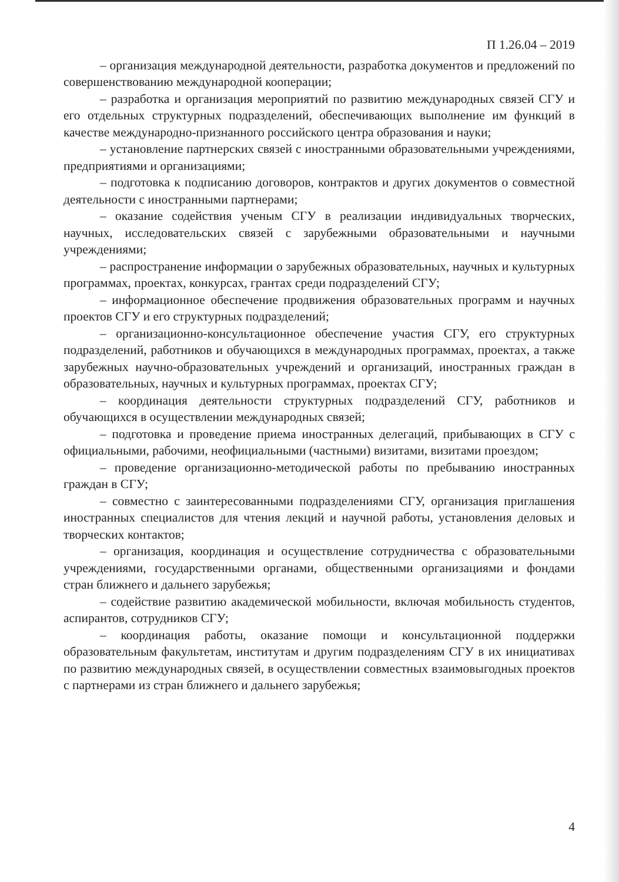П 1.26.04 – 2019
– организация международной деятельности, разработка документов и предложений по совершенствованию международной кооперации;
– разработка и организация мероприятий по развитию международных связей СГУ и его отдельных структурных подразделений, обеспечивающих выполнение им функций в качестве международно-признанного российского центра образования и науки;
– установление партнерских связей с иностранными образовательными учреждениями, предприятиями и организациями;
– подготовка к подписанию договоров, контрактов и других документов о совместной деятельности с иностранными партнерами;
– оказание содействия ученым СГУ в реализации индивидуальных творческих, научных, исследовательских связей с зарубежными образовательными и научными учреждениями;
– распространение информации о зарубежных образовательных, научных и культурных программах, проектах, конкурсах, грантах среди подразделений СГУ;
– информационное обеспечение продвижения образовательных программ и научных проектов СГУ и его структурных подразделений;
– организационно-консультационное обеспечение участия СГУ, его структурных подразделений, работников и обучающихся в международных программах, проектах, а также зарубежных научно-образовательных учреждений и организаций, иностранных граждан в образовательных, научных и культурных программах, проектах СГУ;
– координация деятельности структурных подразделений СГУ, работников и обучающихся в осуществлении международных связей;
– подготовка и проведение приема иностранных делегаций, прибывающих в СГУ с официальными, рабочими, неофициальными (частными) визитами, визитами проездом;
– проведение организационно-методической работы по пребыванию иностранных граждан в СГУ;
– совместно с заинтересованными подразделениями СГУ, организация приглашения иностранных специалистов для чтения лекций и научной работы, установления деловых и творческих контактов;
– организация, координация и осуществление сотрудничества с образовательными учреждениями, государственными органами, общественными организациями и фондами стран ближнего и дальнего зарубежья;
– содействие развитию академической мобильности, включая мобильность студентов, аспирантов, сотрудников СГУ;
– координация работы, оказание помощи и консультационной поддержки образовательным факультетам, институтам и другим подразделениям СГУ в их инициативах по развитию международных связей, в осуществлении совместных взаимовыгодных проектов с партнерами из стран ближнего и дальнего зарубежья;
4